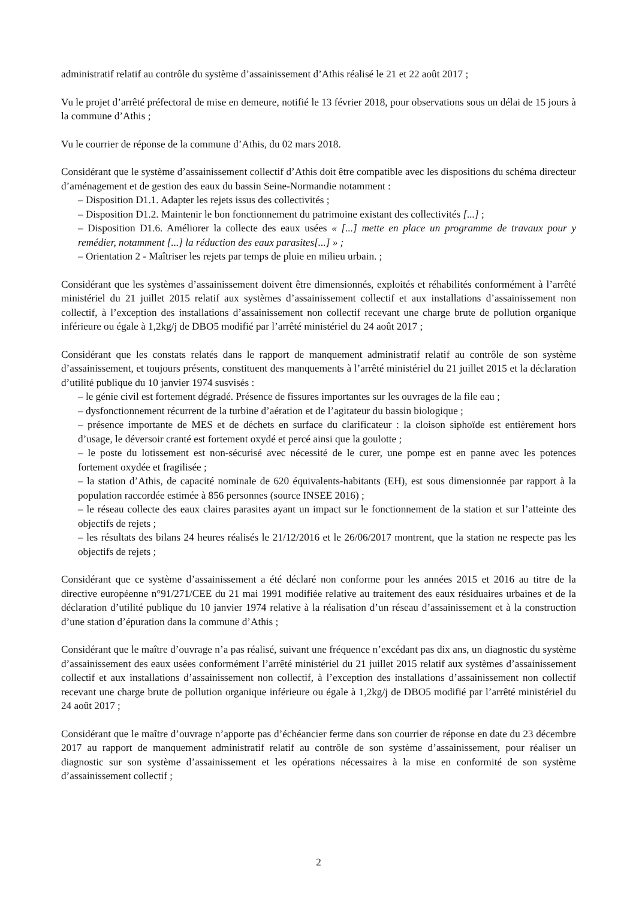administratif relatif au contrôle du système d’assainissement d’Athis réalisé le 21 et 22 août 2017 ;
Vu le projet d’arrêté préfectoral de mise en demeure, notifié le 13 février 2018, pour observations sous un délai de 15 jours à la commune d’Athis ;
Vu le courrier de réponse de la commune d’Athis, du 02 mars 2018.
Considérant que le système d’assainissement collectif d’Athis doit être compatible avec les dispositions du schéma directeur d’aménagement et de gestion des eaux du bassin Seine-Normandie notamment :
– Disposition D1.1. Adapter les rejets issus des collectivités ;
– Disposition D1.2. Maintenir le bon fonctionnement du patrimoine existant des collectivités [...] ;
– Disposition D1.6. Améliorer la collecte des eaux usées « [...] mette en place un programme de travaux pour y remédier, notamment [...] la réduction des eaux parasites[...] » ;
– Orientation 2 - Maîtriser les rejets par temps de pluie en milieu urbain. ;
Considérant que les systèmes d’assainissement doivent être dimensionnés, exploités et réhabilités conformément à l’arrêté ministériel du 21 juillet 2015 relatif aux systèmes d’assainissement collectif et aux installations d’assainissement non collectif, à l’exception des installations d’assainissement non collectif recevant une charge brute de pollution organique inférieure ou égale à 1,2kg/j de DBO5 modifié par l’arrêté ministériel du 24 août 2017 ;
Considérant que les constats relatés dans le rapport de manquement administratif relatif au contrôle de son système d’assainissement, et toujours présents, constituent des manquements à l’arrêté ministériel du 21 juillet 2015 et la déclaration d’utilité publique du 10 janvier 1974 susvisés :
– le génie civil est fortement dégradé. Présence de fissures importantes sur les ouvrages de la file eau ;
– dysfonctionnement récurrent de la turbine d’aération et de l’agitateur du bassin biologique ;
– présence importante de MES et de déchets en surface du clarificateur : la cloison siphoïde est entièrement hors d’usage, le déversoir cranté est fortement oxydé et percé ainsi que la goulotte ;
– le poste du lotissement est non-sécurisé avec nécessité de le curer, une pompe est en panne avec les potences fortement oxydée et fragilisée ;
– la station d’Athis, de capacité nominale de 620 équivalents-habitants (EH), est sous dimensionnée par rapport à la population raccordée estimée à 856 personnes (source INSEE 2016) ;
– le réseau collecte des eaux claires parasites ayant un impact sur le fonctionnement de la station et sur l’atteinte des objectifs de rejets ;
– les résultats des bilans 24 heures réalisés le 21/12/2016 et le 26/06/2017 montrent, que la station ne respecte pas les objectifs de rejets ;
Considérant que ce système d’assainissement a été déclaré non conforme pour les années 2015 et 2016 au titre de la directive européenne n°91/271/CEE du 21 mai 1991 modifiée relative au traitement des eaux résiduaires urbaines et de la déclaration d’utilité publique du 10 janvier 1974 relative à la réalisation d’un réseau d’assainissement et à la construction d’une station d’épuration dans la commune d’Athis ;
Considérant que le maître d’ouvrage n’a pas réalisé, suivant une fréquence n’excédant pas dix ans, un diagnostic du système d’assainissement des eaux usées conformément l’arrêté ministériel du 21 juillet 2015 relatif aux systèmes d’assainissement collectif et aux installations d’assainissement non collectif, à l’exception des installations d’assainissement non collectif recevant une charge brute de pollution organique inférieure ou égale à 1,2kg/j de DBO5 modifié par l’arrêté ministériel du 24 août 2017 ;
Considérant que le maître d’ouvrage n’apporte pas d’échéancier ferme dans son courrier de réponse en date du 23 décembre 2017 au rapport de manquement administratif relatif au contrôle de son système d’assainissement, pour réaliser un diagnostic sur son système d’assainissement et les opérations nécessaires à la mise en conformité de son système d’assainissement collectif ;
2